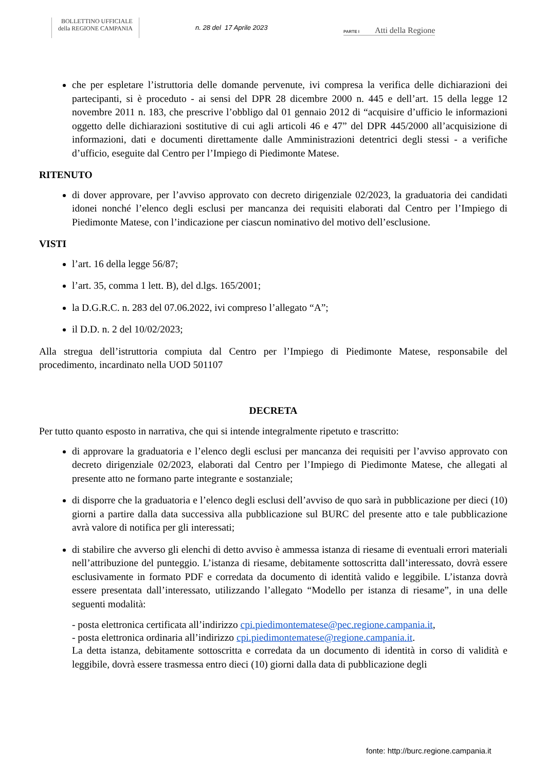BOLLETTINO UFFICIALE
della REGIONE CAMPANIA
n. 28 del 17 Aprile 2023 PARTE I Atti della Regione
che per espletare l’istruttoria delle domande pervenute, ivi compresa la verifica delle dichiarazioni dei partecipanti, si è proceduto - ai sensi del DPR 28 dicembre 2000 n. 445 e dell’art. 15 della legge 12 novembre 2011 n. 183, che prescrive l’obbligo dal 01 gennaio 2012 di “acquisire d’ufficio le informazioni oggetto delle dichiarazioni sostitutive di cui agli articoli 46 e 47” del DPR 445/2000 all’acquisizione di informazioni, dati e documenti direttamente dalle Amministrazioni detentrici degli stessi - a verifiche d’ufficio, eseguite dal Centro per l’Impiego di Piedimonte Matese.
RITENUTO
di dover approvare, per l’avviso approvato con decreto dirigenziale 02/2023, la graduatoria dei candidati idonei nonché l’elenco degli esclusi per mancanza dei requisiti elaborati dal Centro per l’Impiego di Piedimonte Matese, con l’indicazione per ciascun nominativo del motivo dell’esclusione.
VISTI
l’art. 16 della legge 56/87;
l’art. 35, comma 1 lett. B), del d.lgs. 165/2001;
la D.G.R.C. n. 283 del 07.06.2022, ivi compreso l’allegato “A”;
il D.D. n. 2 del 10/02/2023;
Alla stregua dell’istruttoria compiuta dal Centro per l’Impiego di Piedimonte Matese, responsabile del procedimento, incardinato nella UOD 501107
DECRETA
Per tutto quanto esposto in narrativa, che qui si intende integralmente ripetuto e trascritto:
di approvare la graduatoria e l’elenco degli esclusi per mancanza dei requisiti per l’avviso approvato con decreto dirigenziale 02/2023, elaborati dal Centro per l’Impiego di Piedimonte Matese, che allegati al presente atto ne formano parte integrante e sostanziale;
di disporre che la graduatoria e l’elenco degli esclusi dell’avviso de quo sarà in pubblicazione per dieci (10) giorni a partire dalla data successiva alla pubblicazione sul BURC del presente atto e tale pubblicazione avrà valore di notifica per gli interessati;
di stabilire che avverso gli elenchi di detto avviso è ammessa istanza di riesame di eventuali errori materiali nell’attribuzione del punteggio. L’istanza di riesame, debitamente sottoscritta dall’interessato, dovrà essere esclusivamente in formato PDF e corredata da documento di identità valido e leggibile. L’istanza dovrà essere presentata dall’interessato, utilizzando l’allegato “Modello per istanza di riesame”, in una delle seguenti modalità:
- posta elettronica certificata all’indirizzo cpi.piedimontematese@pec.regione.campania.it,
- posta elettronica ordinaria all’indirizzo cpi.piedimontematese@regione.campania.it.
La detta istanza, debitamente sottoscritta e corredata da un documento di identità in corso di validità e leggibile, dovrà essere trasmessa entro dieci (10) giorni dalla data di pubblicazione degli
fonte: http://burc.regione.campania.it